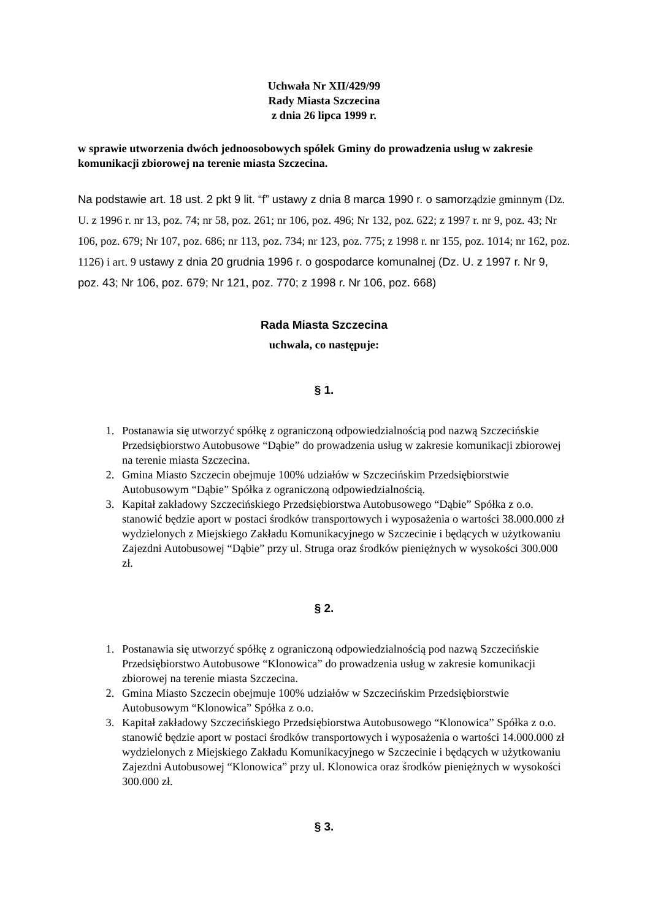Uchwała Nr XII/429/99
Rady Miasta Szczecina
z dnia 26 lipca 1999 r.
w sprawie utworzenia dwóch jednoosobowych spółek Gminy do prowadzenia usług w zakresie komunikacji zbiorowej na terenie miasta Szczecina.
Na podstawie art. 18 ust. 2 pkt 9 lit. “f” ustawy z dnia 8 marca 1990 r. o samorządzie gminnym (Dz. U. z 1996 r. nr 13, poz. 74; nr 58, poz. 261; nr 106, poz. 496; Nr 132, poz. 622; z 1997 r. nr 9, poz. 43; Nr 106, poz. 679; Nr 107, poz. 686; nr 113, poz. 734; nr 123, poz. 775; z 1998 r. nr 155, poz. 1014; nr 162, poz. 1126) i art. 9 ustawy z dnia 20 grudnia 1996 r. o gospodarce komunalnej (Dz. U. z 1997 r. Nr 9, poz. 43; Nr 106, poz. 679; Nr 121, poz. 770; z 1998 r. Nr 106, poz. 668)
Rada Miasta Szczecina
uchwala, co następuje:
§ 1.
1. Postanawia się utworzyć spółkę z ograniczoną odpowiedzialnością pod nazwą Szczecińskie Przedsiębiorstwo Autobusowe “Dąbie” do prowadzenia usług w zakresie komunikacji zbiorowej na terenie miasta Szczecina.
2. Gmina Miasto Szczecin obejmuje 100% udziałów w Szczecińskim Przedsiębiorstwie Autobusowym “Dąbie” Spółka z ograniczoną odpowiedzialnością.
3. Kapitał zakładowy Szczecińskiego Przedsiębiorstwa Autobusowego “Dąbie” Spółka z o.o. stanowić będzie aport w postaci środków transportowych i wyposażenia o wartości 38.000.000 zł wydzielonych z Miejskiego Zakładu Komunikacyjnego w Szczecinie i będących w użytkowaniu Zajezdni Autobusowej “Dąbie” przy ul. Struga oraz środków pieniężnych w wysokości 300.000 zł.
§ 2.
1. Postanawia się utworzyć spółkę z ograniczoną odpowiedzialnością pod nazwą Szczecińskie Przedsiębiorstwo Autobusowe “Klonowica” do prowadzenia usług w zakresie komunikacji zbiorowej na terenie miasta Szczecina.
2. Gmina Miasto Szczecin obejmuje 100% udziałów w Szczecińskim Przedsiębiorstwie Autobusowym “Klonowica” Spółka z o.o.
3. Kapitał zakładowy Szczecińskiego Przedsiębiorstwa Autobusowego “Klonowica” Spółka z o.o. stanowić będzie aport w postaci środków transportowych i wyposażenia o wartości 14.000.000 zł wydzielonych z Miejskiego Zakładu Komunikacyjnego w Szczecinie i będących w użytkowaniu Zajezdni Autobusowej “Klonowica” przy ul. Klonowica oraz środków pieniężnych w wysokości 300.000 zł.
§ 3.